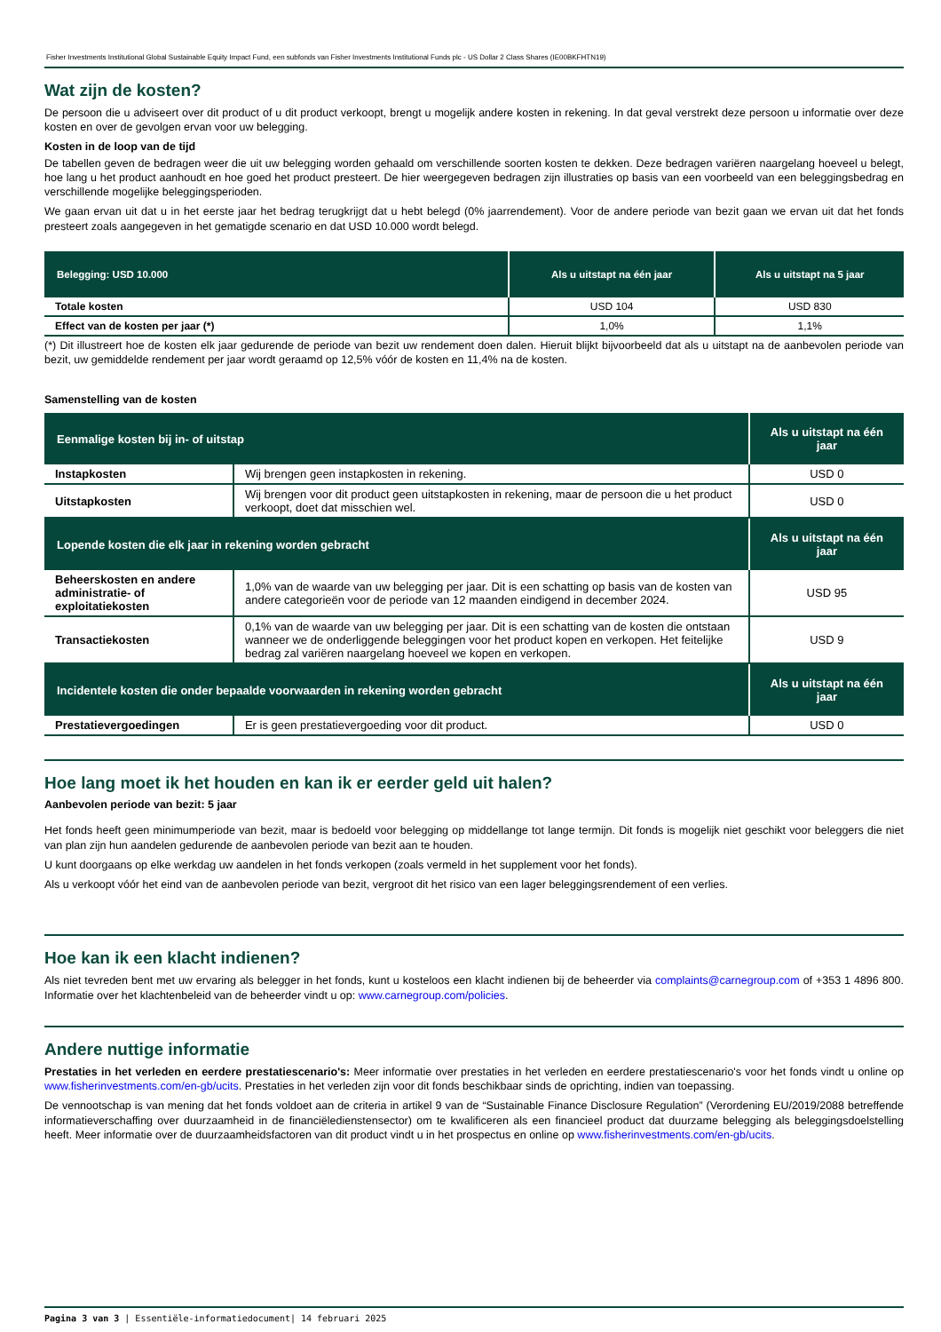Fisher Investments Institutional Global Sustainable Equity Impact Fund, een subfonds van Fisher Investments Institutional Funds plc - US Dollar 2 Class Shares (IE00BKFHTN19)
Wat zijn de kosten?
De persoon die u adviseert over dit product of u dit product verkoopt, brengt u mogelijk andere kosten in rekening. In dat geval verstrekt deze persoon u informatie over deze kosten en over de gevolgen ervan voor uw belegging.
Kosten in de loop van de tijd
De tabellen geven de bedragen weer die uit uw belegging worden gehaald om verschillende soorten kosten te dekken. Deze bedragen variëren naargelang hoeveel u belegt, hoe lang u het product aanhoudt en hoe goed het product presteert. De hier weergegeven bedragen zijn illustraties op basis van een voorbeeld van een beleggingsbedrag en verschillende mogelijke beleggingsperioden.
We gaan ervan uit dat u in het eerste jaar het bedrag terugkrijgt dat u hebt belegd (0% jaarrendement). Voor de andere periode van bezit gaan we ervan uit dat het fonds presteert zoals aangegeven in het gematigde scenario en dat USD 10.000 wordt belegd.
| Belegging: USD 10.000 | Als u uitstapt na één jaar | Als u uitstapt na 5 jaar |
| --- | --- | --- |
| Totale kosten | USD 104 | USD 830 |
| Effect van de kosten per jaar (*) | 1,0% | 1,1% |
(*) Dit illustreert hoe de kosten elk jaar gedurende de periode van bezit uw rendement doen dalen. Hieruit blijkt bijvoorbeeld dat als u uitstapt na de aanbevolen periode van bezit, uw gemiddelde rendement per jaar wordt geraamd op 12,5% vóór de kosten en 11,4% na de kosten.
Samenstelling van de kosten
| Eenmalige kosten bij in- of uitstap | | Als u uitstapt na één jaar |
| --- | --- | --- |
| Instapkosten | Wij brengen geen instapkosten in rekening. | USD 0 |
| Uitstapkosten | Wij brengen voor dit product geen uitstapkosten in rekening, maar de persoon die u het product verkoopt, doet dat misschien wel. | USD 0 |
| Lopende kosten die elk jaar in rekening worden gebracht | | Als u uitstapt na één jaar |
| Beheerskosten en andere administratie- of exploitatiekosten | 1,0% van de waarde van uw belegging per jaar. Dit is een schatting op basis van de kosten van andere categorieën voor de periode van 12 maanden eindigend in december 2024. | USD 95 |
| Transactiekosten | 0,1% van de waarde van uw belegging per jaar. Dit is een schatting van de kosten die ontstaan wanneer we de onderliggende beleggingen voor het product kopen en verkopen. Het feitelijke bedrag zal variëren naargelang hoeveel we kopen en verkopen. | USD 9 |
| Incidentele kosten die onder bepaalde voorwaarden in rekening worden gebracht | | Als u uitstapt na één jaar |
| Prestatievergoedingen | Er is geen prestatievergoeding voor dit product. | USD 0 |
Hoe lang moet ik het houden en kan ik er eerder geld uit halen?
Aanbevolen periode van bezit: 5 jaar
Het fonds heeft geen minimumperiode van bezit, maar is bedoeld voor belegging op middellange tot lange termijn. Dit fonds is mogelijk niet geschikt voor beleggers die niet van plan zijn hun aandelen gedurende de aanbevolen periode van bezit aan te houden.
U kunt doorgaans op elke werkdag uw aandelen in het fonds verkopen (zoals vermeld in het supplement voor het fonds).
Als u verkoopt vóór het eind van de aanbevolen periode van bezit, vergroot dit het risico van een lager beleggingsrendement of een verlies.
Hoe kan ik een klacht indienen?
Als niet tevreden bent met uw ervaring als belegger in het fonds, kunt u kosteloos een klacht indienen bij de beheerder via complaints@carnegroup.com of +353 1 4896 800. Informatie over het klachtenbeleid van de beheerder vindt u op: www.carnegroup.com/policies.
Andere nuttige informatie
Prestaties in het verleden en eerdere prestatiescenario's: Meer informatie over prestaties in het verleden en eerdere prestatiescenario's voor het fonds vindt u online op www.fisherinvestments.com/en-gb/ucits. Prestaties in het verleden zijn voor dit fonds beschikbaar sinds de oprichting, indien van toepassing.
De vennootschap is van mening dat het fonds voldoet aan de criteria in artikel 9 van de “Sustainable Finance Disclosure Regulation” (Verordening EU/2019/2088 betreffende informatieverschaffing over duurzaamheid in de financiëledienstensector) om te kwalificeren als een financieel product dat duurzame belegging als beleggingsdoelstelling heeft. Meer informatie over de duurzaamheidsfactoren van dit product vindt u in het prospectus en online op www.fisherinvestments.com/en-gb/ucits.
Pagina 3 van 3 | Essentiële-informatiedocument| 14 februari 2025